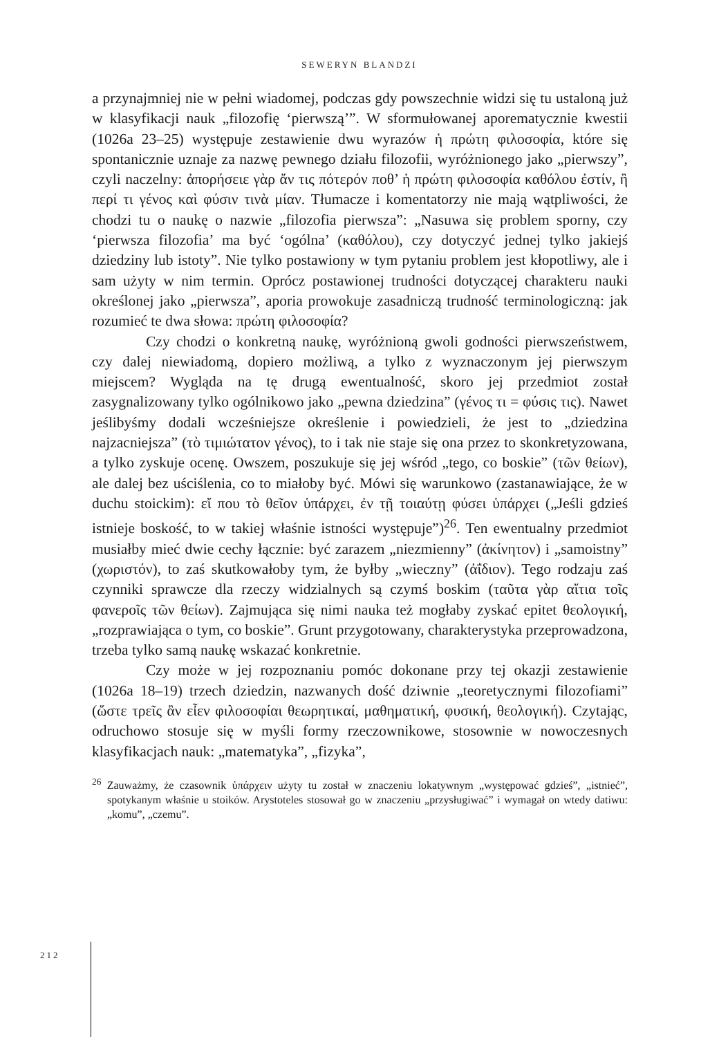SEWERYN BLANDZI
a przynajmniej nie w pełni wiadomej, podczas gdy powszechnie widzi się tu ustaloną już w klasyfikacji nauk „filozofię ‘pierwszą’”. W sformułowanej aporematycznie kwestii (1026a 23–25) występuje zestawienie dwu wyrazów ἡ πρώτη φιλοσοφία, które się spontanicznie uznaje za nazwę pewnego działu filozofii, wyróżnionego jako „pierwszy”, czyli naczelny: ἀπορήσειε γὰρ ἄν τις πότερόν ποθ’ ἡ πρώτη φιλοσοφία καθόλου ἐστίν, ἢ περί τι γένος καὶ φύσιν τινὰ μίαν. Tłumacze i komentatorzy nie mają wątpliwości, że chodzi tu o naukę o nazwie „filozofia pierwsza”: „Nasuwa się problem sporny, czy ‘pierwsza filozofia’ ma być ‘ogólna’ (καθόλου), czy dotyczyć jednej tylko jakiejś dziedziny lub istoty”. Nie tylko postawiony w tym pytaniu problem jest kłopotliwy, ale i sam użyty w nim termin. Oprócz postawionej trudności dotyczącej charakteru nauki określonej jako „pierwsza”, aporia prowokuje zasadniczą trudność terminologiczną: jak rozumieć te dwa słowa: πρώτη φιλοσοφία?
Czy chodzi o konkretną naukę, wyróżnioną gwoli godności pierwszeństwem, czy dalej niewiadomą, dopiero możliwą, a tylko z wyznaczonym jej pierwszym miejscem? Wygląda na tę drugą ewentualność, skoro jej przedmiot został zasygnalizowany tylko ogólnikowo jako „pewna dziedzina” (γένος τι = φύσις τις). Nawet jeślibyśmy dodali wcześniejsze określenie i powiedzieli, że jest to „dziedzina najzacniejsza” (τὸ τιμιώτατον γένος), to i tak nie staje się ona przez to skonkretyzowana, a tylko zyskuje ocenę. Owszem, poszukuje się jej wśród „tego, co boskie” (τῶν θείων), ale dalej bez uściślenia, co to miałoby być. Mówi się warunkowo (zastanawiające, że w duchu stoickim): εἴ που τὸ θεῖον ὑπάρχει, ἐν τῇ τοιαύτῃ φύσει ὑπάρχει („Jeśli gdzieś istnieje boskość, to w takiej właśnie istności występuje”)<sup>26</sup>. Ten ewentualny przedmiot musiałby mieć dwie cechy łącznie: być zarazem „niezmienny” (ἀκίνητον) i „samoistny” (χωριστόν), to zaś skutkowałoby tym, że byłby „wieczny” (ἀΐδιον). Tego rodzaju zaś czynniki sprawcze dla rzeczy widzialnych są czymś boskim (ταῦτα γὰρ αἴτια τοῖς φανεροῖς τῶν θείων). Zajmująca się nimi nauka też mogłaby zyskać epitet θεολογική, „rozprawiająca o tym, co boskie”. Grunt przygotowany, charakterystyka przeprowadzona, trzeba tylko samą naukę wskazać konkretnie.
Czy może w jej rozpoznaniu pomóc dokonane przy tej okazji zestawienie (1026a 18–19) trzech dziedzin, nazwanych dość dziwnie „teoretycznymi filozofiami” (ὥστε τρεῖς ἂν εἶεν φιλοσοφίαι θεωρητικαί, μαθηματική, φυσική, θεολογική). Czytając, odruchowo stosuje się w myśli formy rzeczownikowe, stosownie w nowoczesnych klasyfikacjach nauk: „matematyka”, „fizyka”,
<sup>26</sup> Zauważmy, że czasownik ὑπάρχειν użyty tu został w znaczeniu lokatywnym „występować gdzieś”, „istnieć”, spotykanym właśnie u stoików. Arystoteles stosował go w znaczeniu „przysługiwać” i wymagał on wtedy datiwu: „komu”, „czemu”.
212